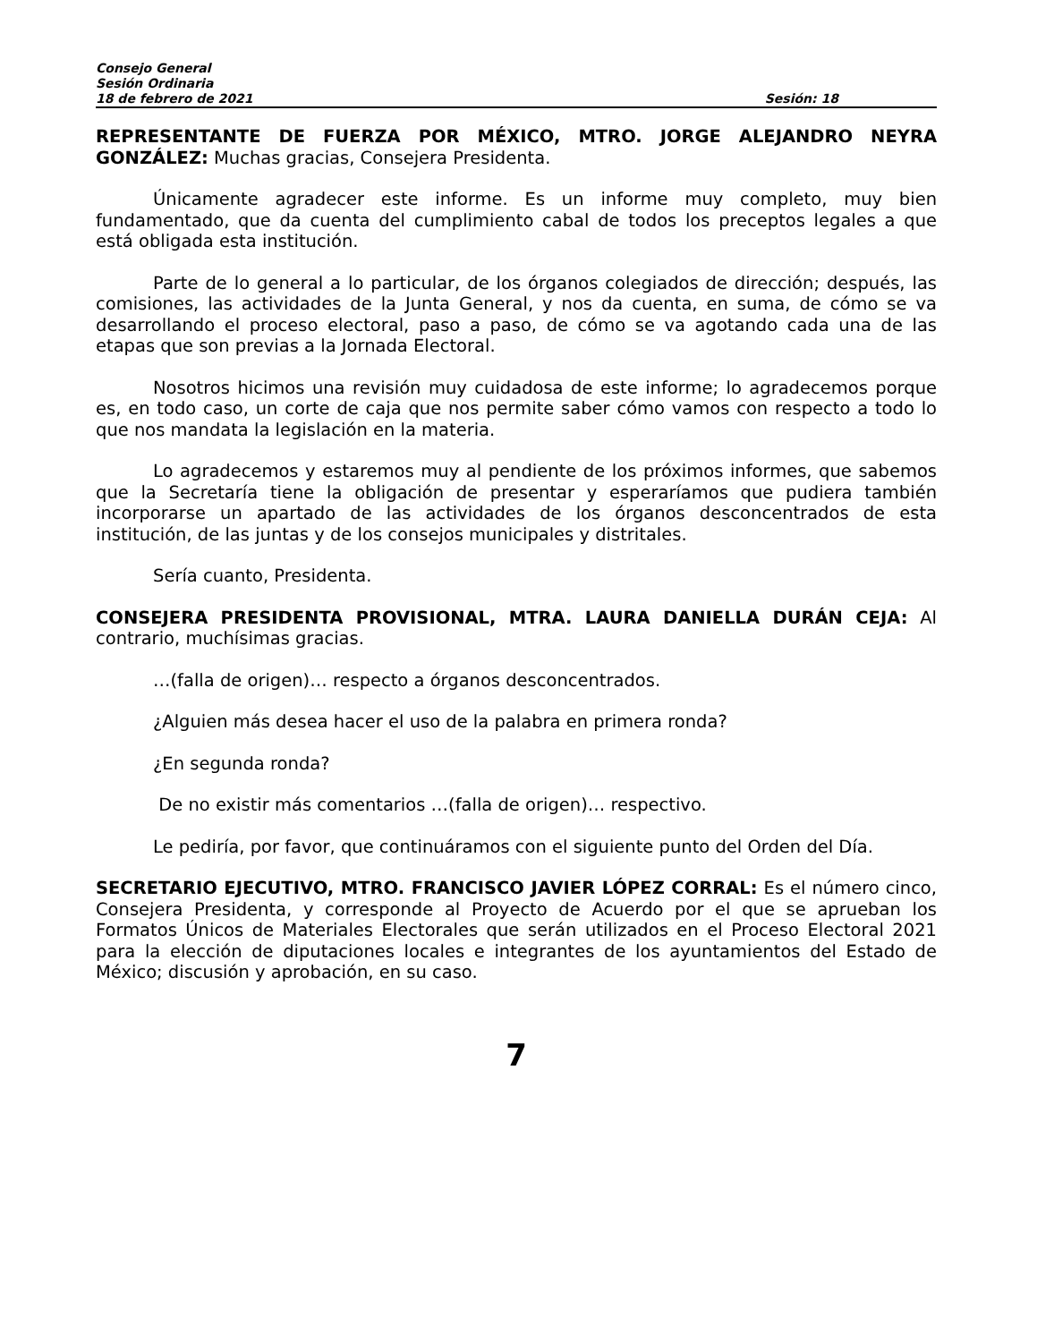Consejo General
Sesión Ordinaria
18 de febrero de 2021 Sesión: 18
REPRESENTANTE DE FUERZA POR MÉXICO, MTRO. JORGE ALEJANDRO NEYRA GONZÁLEZ: Muchas gracias, Consejera Presidenta.
Únicamente agradecer este informe. Es un informe muy completo, muy bien fundamentado, que da cuenta del cumplimiento cabal de todos los preceptos legales a que está obligada esta institución.
Parte de lo general a lo particular, de los órganos colegiados de dirección; después, las comisiones, las actividades de la Junta General, y nos da cuenta, en suma, de cómo se va desarrollando el proceso electoral, paso a paso, de cómo se va agotando cada una de las etapas que son previas a la Jornada Electoral.
Nosotros hicimos una revisión muy cuidadosa de este informe; lo agradecemos porque es, en todo caso, un corte de caja que nos permite saber cómo vamos con respecto a todo lo que nos mandata la legislación en la materia.
Lo agradecemos y estaremos muy al pendiente de los próximos informes, que sabemos que la Secretaría tiene la obligación de presentar y esperaríamos que pudiera también incorporarse un apartado de las actividades de los órganos desconcentrados de esta institución, de las juntas y de los consejos municipales y distritales.
Sería cuanto, Presidenta.
CONSEJERA PRESIDENTA PROVISIONAL, MTRA. LAURA DANIELLA DURÁN CEJA: Al contrario, muchísimas gracias.
…(falla de origen)… respecto a órganos desconcentrados.
¿Alguien más desea hacer el uso de la palabra en primera ronda?
¿En segunda ronda?
De no existir más comentarios …(falla de origen)… respectivo.
Le pediría, por favor, que continuáramos con el siguiente punto del Orden del Día.
SECRETARIO EJECUTIVO, MTRO. FRANCISCO JAVIER LÓPEZ CORRAL: Es el número cinco, Consejera Presidenta, y corresponde al Proyecto de Acuerdo por el que se aprueban los Formatos Únicos de Materiales Electorales que serán utilizados en el Proceso Electoral 2021 para la elección de diputaciones locales e integrantes de los ayuntamientos del Estado de México; discusión y aprobación, en su caso.
7